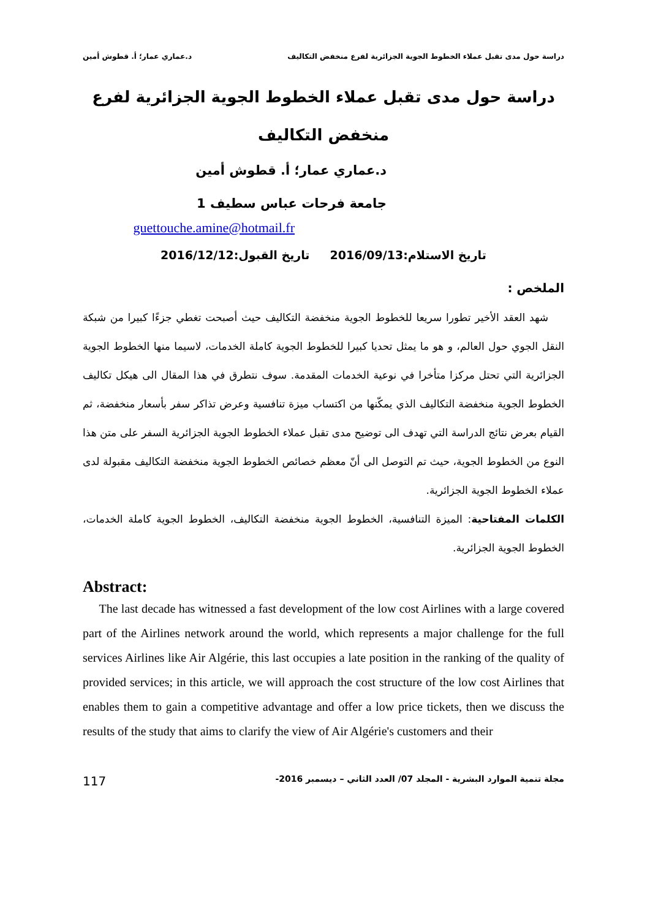دراسة حول مدى تقبل عملاء الخطوط الجوية الجزائرية لفرع منخفض التكاليف د.عماري عمار؛ أ. قطوش أمين
دراسة حول مدى تقبل عملاء الخطوط الجوية الجزائرية لفرع
منخفض التكاليف
د.عماري عمار؛ أ. قطوش أمين
جامعة فرحات عباس سطيف 1
guettouche.amine@hotmail.fr
تاريخ الاستلام:2016/09/13 تاريخ القبول:2016/12/12
الملخص :
شهد العقد الأخير تطورا سريعا للخطوط الجوية منخفضة التكاليف حيث أصبحت تغطي جزءًا كبيرا من شبكة النقل الجوي حول العالم، و هو ما يمثل تحديا كبيرا للخطوط الجوية كاملة الخدمات، لاسيما منها الخطوط الجوية الجزائرية التي تحتل مركزا متأخرا في نوعية الخدمات المقدمة. سوف نتطرق في هذا المقال الى هيكل تكاليف الخطوط الجوية منخفضة التكاليف الذي يمكّنها من اكتساب ميزة تنافسية وعرض تذاكر سفر بأسعار منخفضة، ثم القيام بعرض نتائج الدراسة التي تهدف الى توضيح مدى تقبل عملاء الخطوط الجوية الجزائرية السفر على متن هذا النوع من الخطوط الجوية، حيث تم التوصل الى أنّ معظم خصائص الخطوط الجوية منخفضة التكاليف مقبولة لدى عملاء الخطوط الجوية الجزائرية.
الكلمات المفتاحية: الميزة التنافسية، الخطوط الجوية منخفضة التكاليف، الخطوط الجوية كاملة الخدمات، الخطوط الجوية الجزائرية.
Abstract:
The last decade has witnessed a fast development of the low cost Airlines with a large covered part of the Airlines network around the world, which represents a major challenge for the full services Airlines like Air Algérie, this last occupies a late position in the ranking of the quality of provided services; in this article, we will approach the cost structure of the low cost Airlines that enables them to gain a competitive advantage and offer a low price tickets, then we discuss the results of the study that aims to clarify the view of Air Algérie's customers and their
117 مجلة تنمية الموارد البشرية - المجلد 07/ العدد الثاني – ديسمبر 2016-